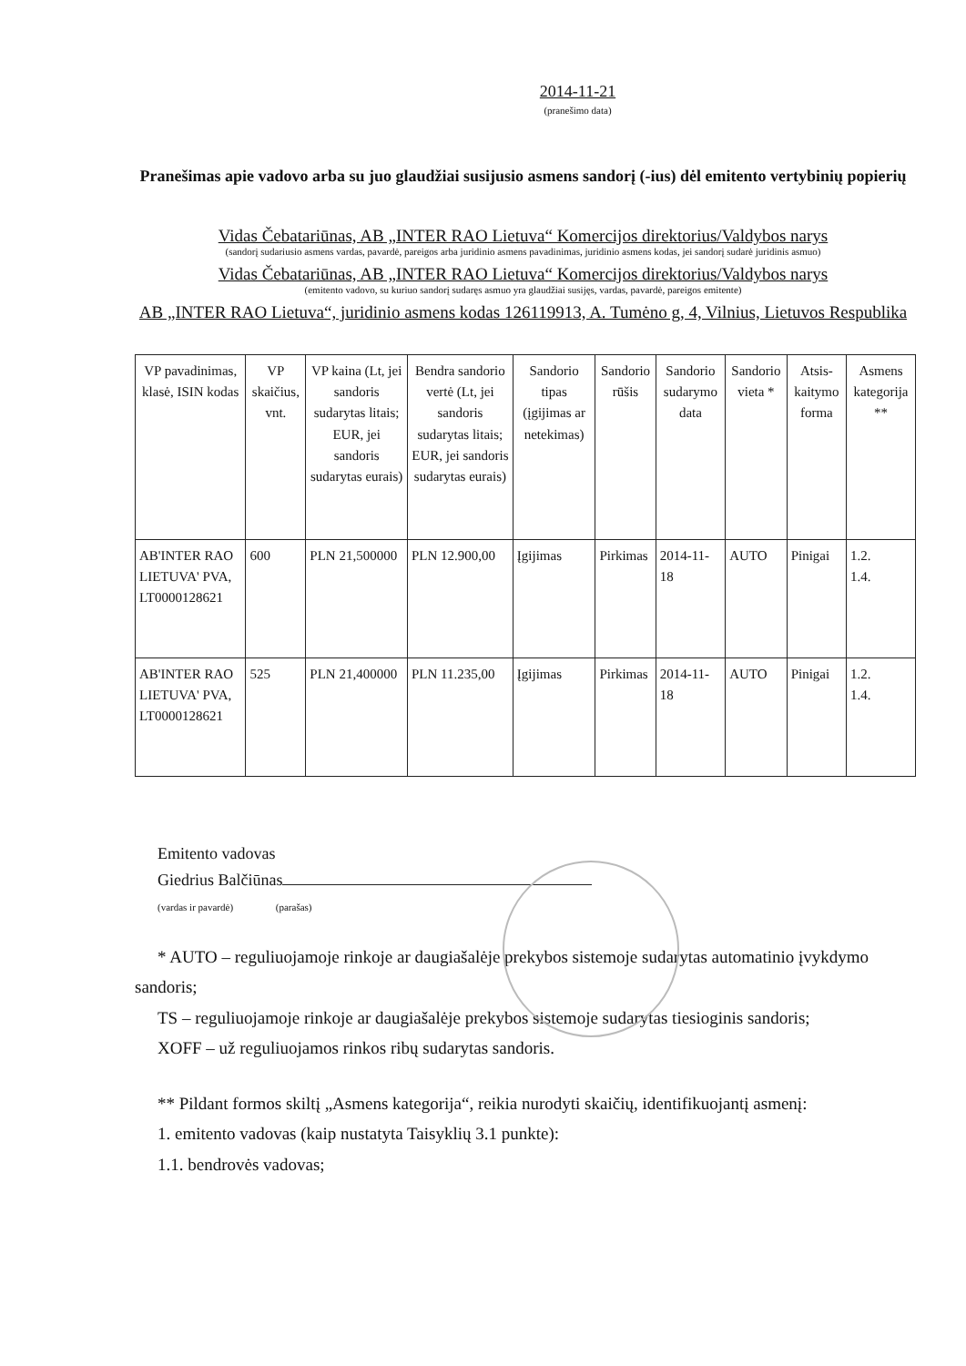2014-11-21
(pranešimo data)
Pranešimas apie vadovo arba su juo glaudžiai susijusio asmens sandorį (-ius) dėl emitento vertybinių popierių
Vidas Čebatariūnas, AB „INTER RAO Lietuva“ Komercijos direktorius/Valdybos narys
(sandorį sudariusio asmens vardas, pavardė, pareigos arba juridinio asmens pavadinimas, juridinio asmens kodas, jei sandorį sudarė juridinis asmuo)
Vidas Čebatariūnas, AB „INTER RAO Lietuva“ Komercijos direktorius/Valdybos narys
(emitento vadovo, su kuriuo sandorį sudaręs asmuo yra glaudžiai susijęs, vardas, pavardė, pareigos emitente)
AB „INTER RAO Lietuva“, juridinio asmens kodas 126119913, A. Tumėno g, 4, Vilnius, Lietuvos Respublika
| VP pavadinimas, klasė, ISIN kodas | VP skaičius, vnt. | VP kaina (Lt, jei sandoris sudarytas litais; EUR, jei sandoris sudarytas eurais) | Bendra sandorio vertė (Lt, jei sandoris sudarytas litais; EUR, jei sandoris sudarytas eurais) | Sandorio tipas (įgijimas ar netekimas) | Sandorio rūšis | Sandorio sudarymo data | Sandorio vieta * | Atsis-kaitymo forma | Asmens kategorija ** |
| --- | --- | --- | --- | --- | --- | --- | --- | --- | --- |
| AB'INTER RAO LIETUVA' PVA, LT0000128621 | 600 | PLN 21,500000 | PLN 12.900,00 | Įgijimas | Pirkimas | 2014-11-18 | AUTO | Pinigai | 1.2. 1.4. |
| AB'INTER RAO LIETUVA' PVA, LT0000128621 | 525 | PLN 21,400000 | PLN 11.235,00 | Įgijimas | Pirkimas | 2014-11-18 | AUTO | Pinigai | 1.2. 1.4. |
Emitento vadovas
Giedrius Balčiūnas
(vardas ir pavardė) (parašas)
* AUTO – reguliuojamoje rinkoje ar daugiašalėje prekybos sistemoje sudarytas automatinio įvykdymo sandoris;
TS – reguliuojamoje rinkoje ar daugiašalėje prekybos sistemoje sudarytas tiesioginis sandoris;
XOFF – už reguliuojamos rinkos ribų sudarytas sandoris.
** Pildant formos skiltį „Asmens kategorija“, reikia nurodyti skaičių, identifikuojantį asmenį:
1. emitento vadovas (kaip nustatyta Taisyklių 3.1 punkte):
1.1. bendrovės vadovas;